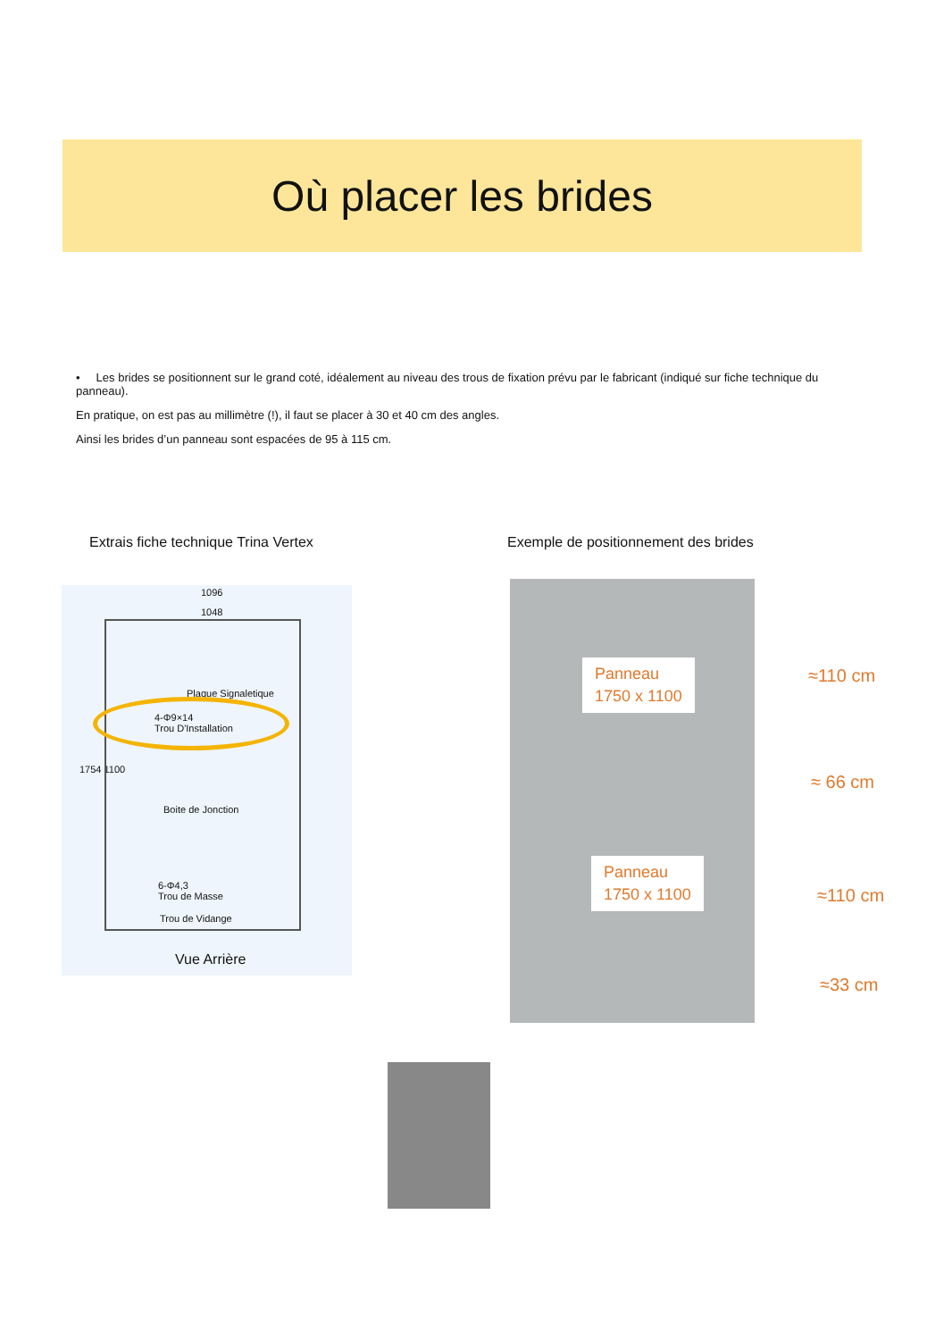Où placer les brides
• Les brides se positionnent sur le grand coté, idéalement au niveau des trous de fixation prévu par le fabricant (indiqué sur fiche technique du panneau).
En pratique, on est pas au millimètre (!), il faut se placer à 30 et 40 cm des angles.
Ainsi les brides d’un panneau sont espacées de 95 à 115 cm.
Extrais fiche technique Trina Vertex
Exemple de positionnement des brides
1096
1048
1754 1100
Plaque Signaletique
4-Φ9×14
Trou D'Installation
Boite de Jonction
6-Φ4,3
Trou de Masse
Trou de Vidange
Vue Arrière
Panneau
1750 x 1100
Panneau
1750 x 1100
≈110 cm
≈ 66 cm
≈110 cm
≈33 cm